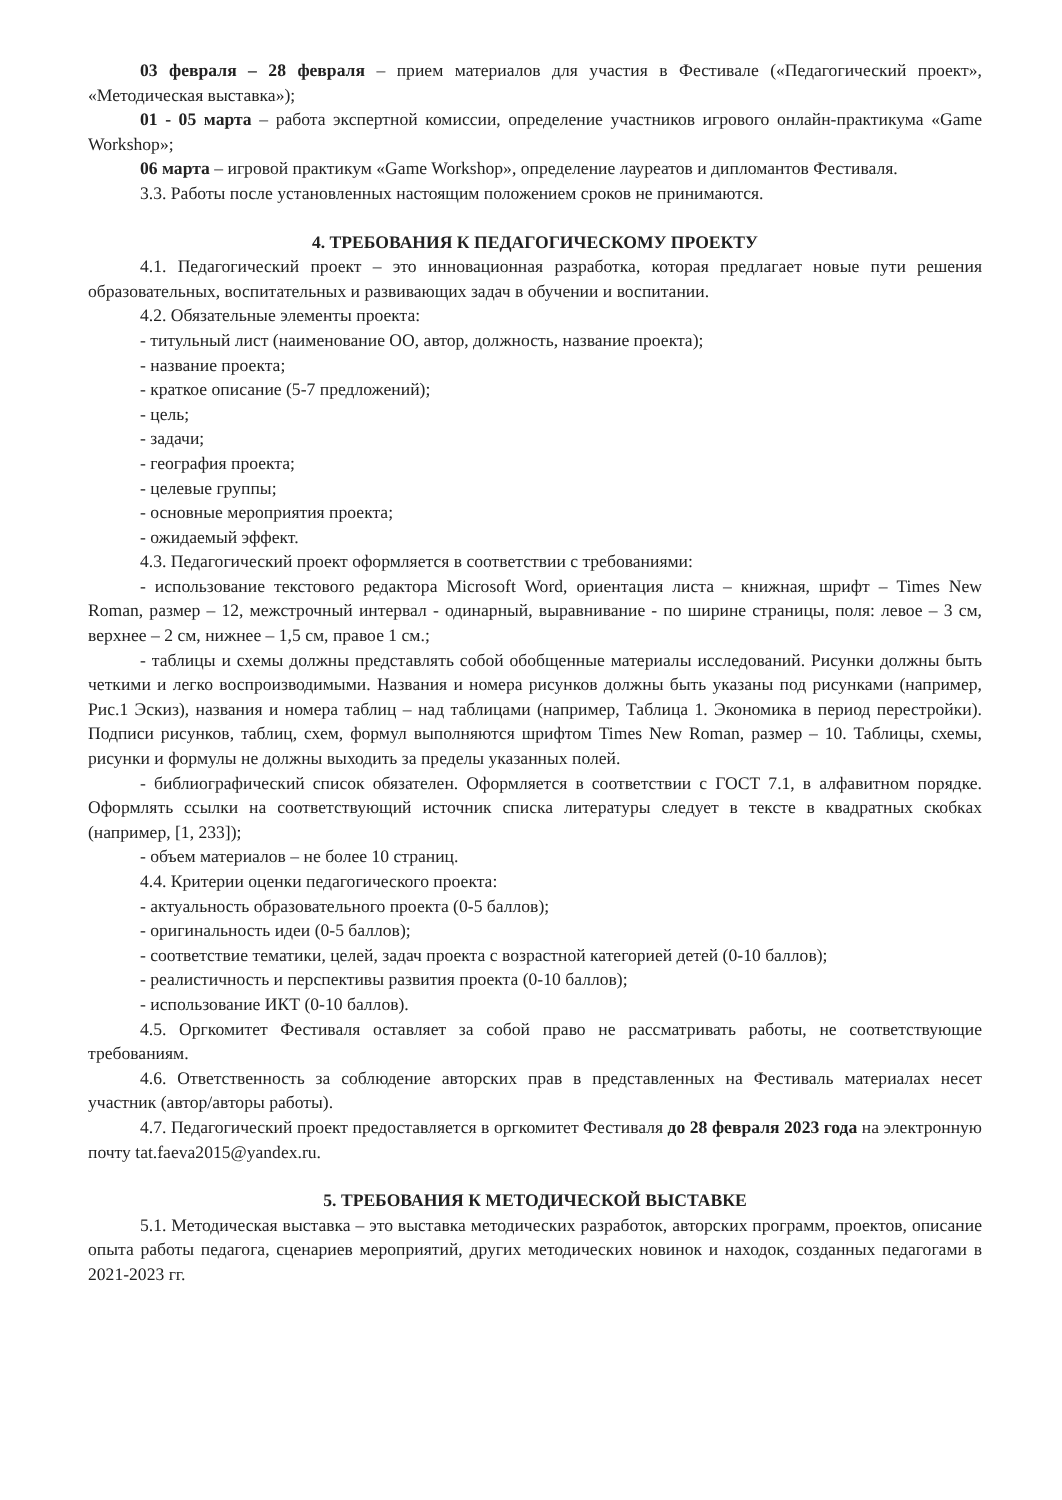03 февраля – 28 февраля – прием материалов для участия в Фестивале («Педагогический проект», «Методическая выставка»);
01 - 05 марта – работа экспертной комиссии, определение участников игрового онлайн-практикума «Game Workshop»;
06 марта – игровой практикум «Game Workshop», определение лауреатов и дипломантов Фестиваля.
3.3. Работы после установленных настоящим положением сроков не принимаются.
4. ТРЕБОВАНИЯ К ПЕДАГОГИЧЕСКОМУ ПРОЕКТУ
4.1. Педагогический проект – это инновационная разработка, которая предлагает новые пути решения образовательных, воспитательных и развивающих задач в обучении и воспитании.
4.2. Обязательные элементы проекта:
- титульный лист (наименование ОО, автор, должность, название проекта);
- название проекта;
- краткое описание (5-7 предложений);
- цель;
- задачи;
- география проекта;
- целевые группы;
- основные мероприятия проекта;
- ожидаемый эффект.
4.3. Педагогический проект оформляется в соответствии с требованиями:
- использование текстового редактора Microsoft Word, ориентация листа – книжная, шрифт – Times New Roman, размер – 12, межстрочный интервал - одинарный, выравнивание - по ширине страницы, поля: левое – 3 см, верхнее – 2 см, нижнее – 1,5 см, правое 1 см.;
- таблицы и схемы должны представлять собой обобщенные материалы исследований. Рисунки должны быть четкими и легко воспроизводимыми. Названия и номера рисунков должны быть указаны под рисунками (например, Рис.1 Эскиз), названия и номера таблиц – над таблицами (например, Таблица 1. Экономика в период перестройки). Подписи рисунков, таблиц, схем, формул выполняются шрифтом Times New Roman, размер – 10. Таблицы, схемы, рисунки и формулы не должны выходить за пределы указанных полей.
- библиографический список обязателен. Оформляется в соответствии с ГОСТ 7.1, в алфавитном порядке. Оформлять ссылки на соответствующий источник списка литературы следует в тексте в квадратных скобках (например, [1, 233]);
- объем материалов – не более 10 страниц.
4.4. Критерии оценки педагогического проекта:
- актуальность образовательного проекта (0-5 баллов);
- оригинальность идеи (0-5 баллов);
- соответствие тематики, целей, задач проекта с возрастной категорией детей (0-10 баллов);
- реалистичность и перспективы развития проекта (0-10 баллов);
- использование ИКТ (0-10 баллов).
4.5. Оргкомитет Фестиваля оставляет за собой право не рассматривать работы, не соответствующие требованиям.
4.6. Ответственность за соблюдение авторских прав в представленных на Фестиваль материалах несет участник (автор/авторы работы).
4.7. Педагогический проект предоставляется в оргкомитет Фестиваля до 28 февраля 2023 года на электронную почту tat.faeva2015@yandex.ru.
5. ТРЕБОВАНИЯ К МЕТОДИЧЕСКОЙ ВЫСТАВКЕ
5.1. Методическая выставка – это выставка методических разработок, авторских программ, проектов, описание опыта работы педагога, сценариев мероприятий, других методических новинок и находок, созданных педагогами в 2021-2023 гг.